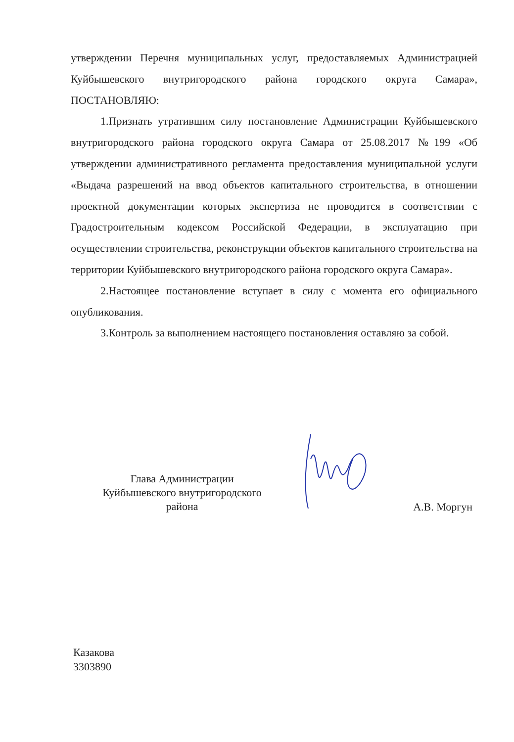утверждении Перечня муниципальных услуг, предоставляемых Администрацией Куйбышевского внутригородского района городского округа Самара», ПОСТАНОВЛЯЮ:
1.Признать утратившим силу постановление Администрации Куйбышевского внутригородского района городского округа Самара от 25.08.2017 №199 «Об утверждении административного регламента предоставления муниципальной услуги «Выдача разрешений на ввод объектов капитального строительства, в отношении проектной документации которых экспертиза не проводится в соответствии с Градостроительным кодексом Российской Федерации, в эксплуатацию при осуществлении строительства, реконструкции объектов капитального строительства на территории Куйбышевского внутригородского района городского округа Самара».
2.Настоящее постановление вступает в силу с момента его официального опубликования.
3.Контроль за выполнением настоящего постановления оставляю за собой.
Глава Администрации
Куйбышевского внутригородского
района
А.В. Моргун
Казакова
3303890